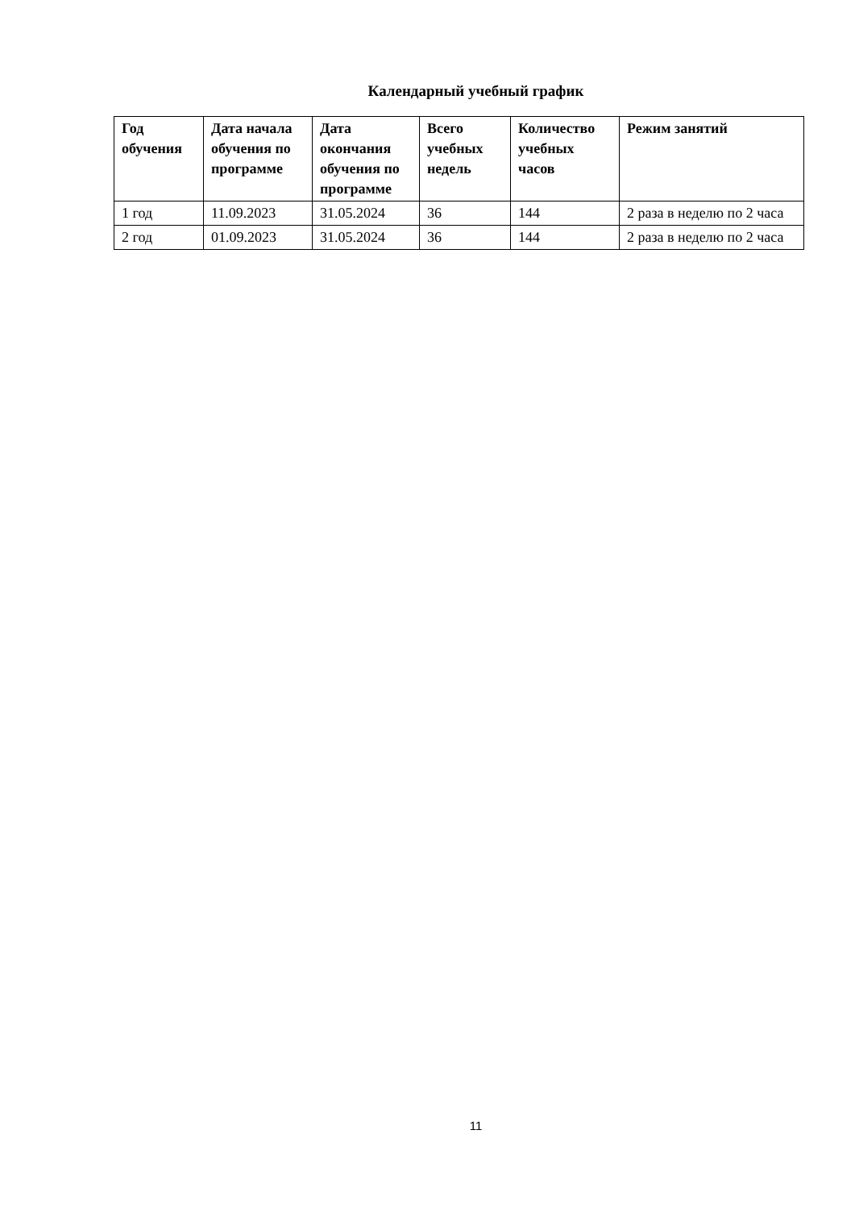Календарный учебный график
| Год обучения | Дата начала обучения по программе | Дата окончания обучения по программе | Всего учебных недель | Количество учебных часов | Режим занятий |
| --- | --- | --- | --- | --- | --- |
| 1 год | 11.09.2023 | 31.05.2024 | 36 | 144 | 2 раза в неделю по 2 часа |
| 2 год | 01.09.2023 | 31.05.2024 | 36 | 144 | 2 раза в неделю по 2 часа |
11